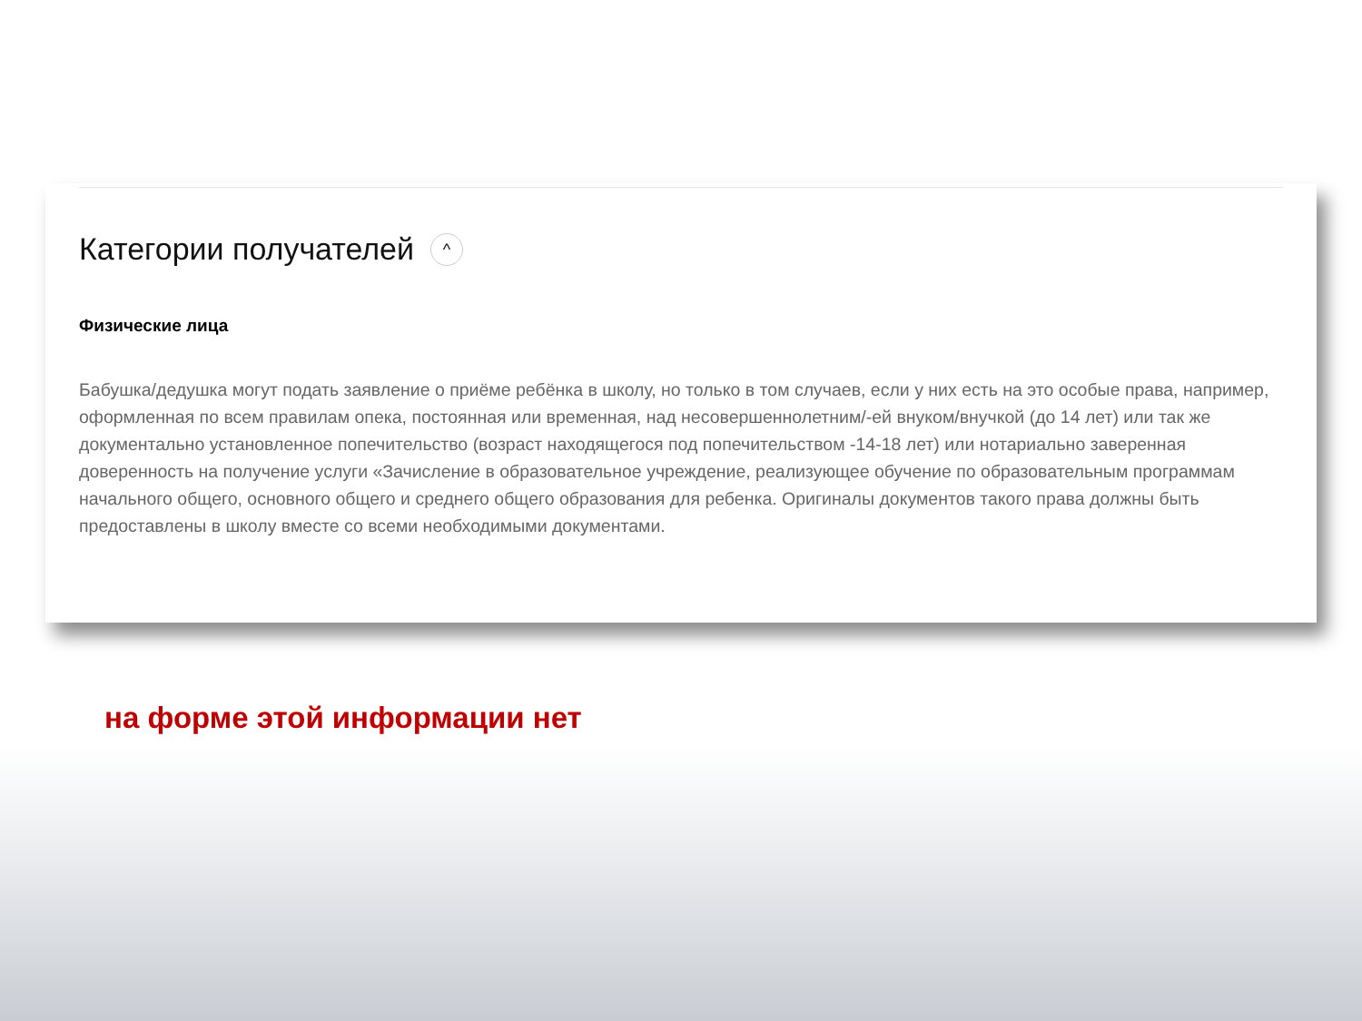Категории получателей ^
Физические лица
Бабушка/дедушка могут подать заявление о приёме ребёнка в школу, но только в том случаев, если у них есть на это особые права, например, оформленная по всем правилам опека, постоянная или временная, над несовершеннолетним/-ей внуком/внучкой (до 14 лет) или так же документально установленное попечительство (возраст находящегося под попечительством -14-18 лет) или нотариально заверенная доверенность на получение услуги «Зачисление в образовательное учреждение, реализующее обучение по образовательным программам начального общего, основного общего и среднего общего образования для ребенка. Оригиналы документов такого права должны быть предоставлены в школу вместе со всеми необходимыми документами.
на форме этой информации нет